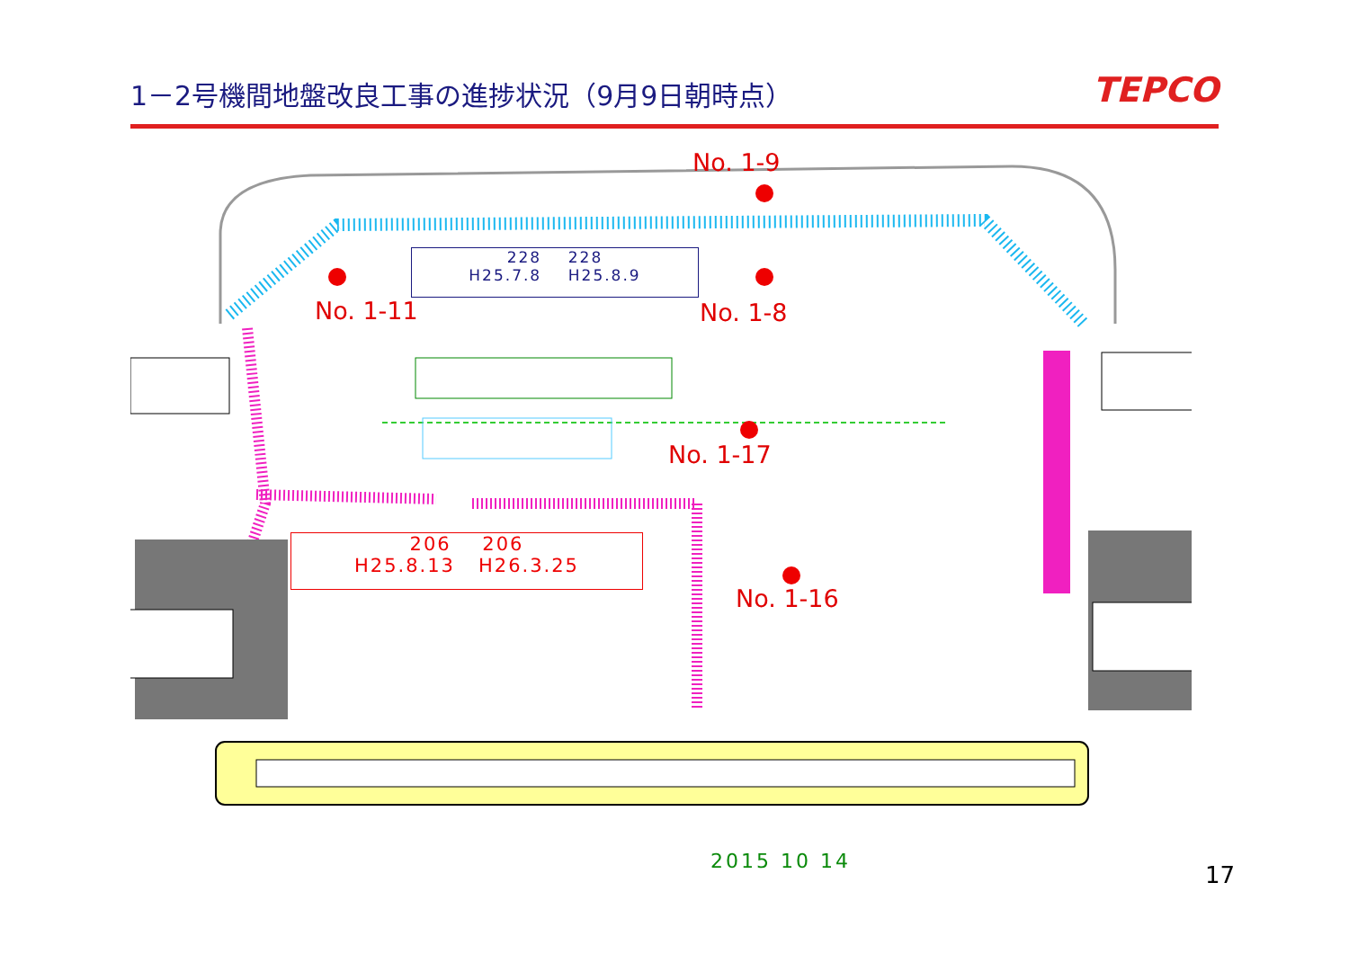1－2号機間地盤改良工事の進捗状況（9月9日朝時点）
TEPCO
No. 1-9
228 228
H25.7.8 H25.8.9
No. 1-11 No. 1-8
No. 1-17
206 206
H25.8.13 H26.3.25
No. 1-16
2015 10 14 17